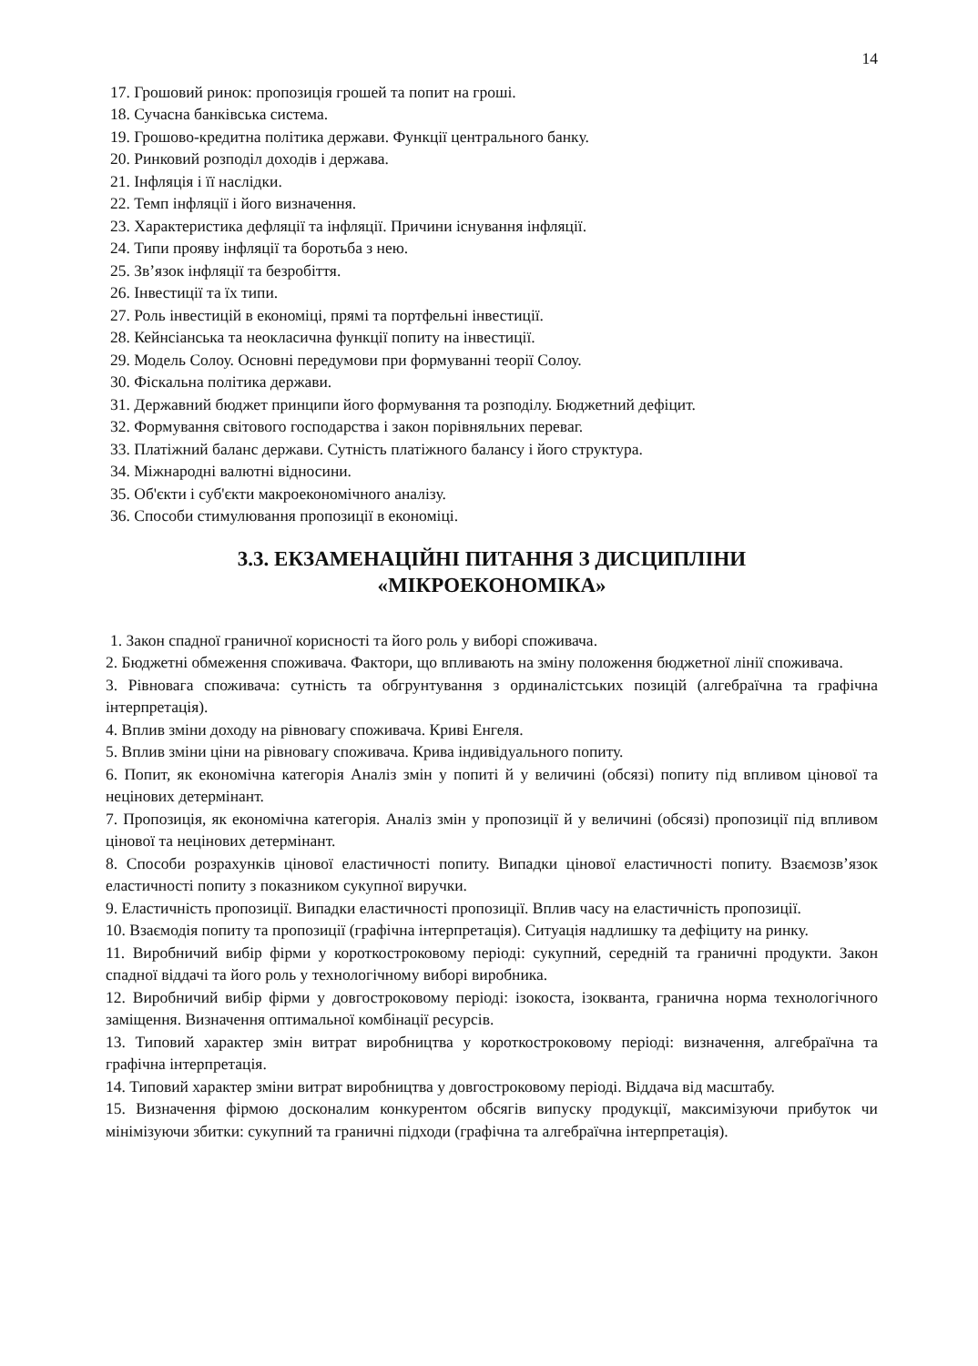14
17. Грошовий ринок: пропозиція грошей та попит на гроші.
18. Сучасна банківська система.
19. Грошово-кредитна політика держави. Функції центрального банку.
20. Ринковий розподіл доходів і держава.
21. Інфляція і її наслідки.
22. Темп інфляції і його визначення.
23. Характеристика дефляції та інфляції. Причини існування інфляції.
24. Типи прояву інфляції та боротьба з нею.
25. Зв’язок інфляції та безробіття.
26. Інвестиції та їх типи.
27. Роль інвестицій в економіці, прямі та портфельні інвестиції.
28. Кейнсіанська та неокласична функції попиту на інвестиції.
29. Модель Солоу. Основні передумови при формуванні теорії Солоу.
30. Фіскальна політика держави.
31. Державний бюджет принципи його формування та розподілу. Бюджетний дефіцит.
32. Формування світового господарства і закон порівняльних переваг.
33. Платіжний баланс держави. Сутність платіжного балансу і його структура.
34. Міжнародні валютні відносини.
35. Об'єкти і суб'єкти макроекономічного аналізу.
36. Способи стимулювання пропозиції в економіці.
3.3. ЕКЗАМЕНАЦІЙНІ ПИТАННЯ З ДИСЦИПЛІНИ
«МІКРОЕКОНОМІКА»
1. Закон спадної граничної корисності та його роль у виборі споживача.
2. Бюджетні обмеження споживача. Фактори, що впливають на зміну положення бюджетної лінії споживача.
3. Рівновага споживача: сутність та обгрунтування з ординалістських позицій (алгебраїчна та графічна інтерпретація).
4. Вплив зміни доходу на рівновагу споживача. Криві Енгеля.
5. Вплив зміни ціни на рівновагу споживача. Крива індивідуального попиту.
6. Попит, як економічна категорія Аналіз змін у попиті й у величині (обсязі) попиту під впливом цінової та нецінових детермінант.
7. Пропозиція, як економічна категорія. Аналіз змін у пропозиції й у величині (обсязі) пропозиції під впливом цінової та нецінових детермінант.
8. Способи розрахунків цінової еластичності попиту. Випадки цінової еластичності попиту. Взаємозв’язок еластичності попиту з показником сукупної виручки.
9. Еластичність пропозиції. Випадки еластичності пропозиції. Вплив часу на еластичність пропозиції.
10. Взаємодія попиту та пропозиції (графічна інтерпретація). Ситуація надлишку та дефіциту на ринку.
11. Виробничий вибір фірми у короткостроковому періоді: сукупний, середній та граничні продукти. Закон спадної віддачі та його роль у технологічному виборі виробника.
12. Виробничий вибір фірми у довгостроковому періоді: ізокоста, ізокванта, гранична норма технологічного заміщення. Визначення оптимальної комбінації ресурсів.
13. Типовий характер змін витрат виробництва у короткостроковому періоді: визначення, алгебраїчна та графічна інтерпретація.
14. Типовий характер зміни витрат виробництва у довгостроковому періоді. Віддача від масштабу.
15. Визначення фірмою досконалим конкурентом обсягів випуску продукції, максимізуючи прибуток чи мінімізуючи збитки: сукупний та граничні підходи (графічна та алгебраїчна інтерпретація).